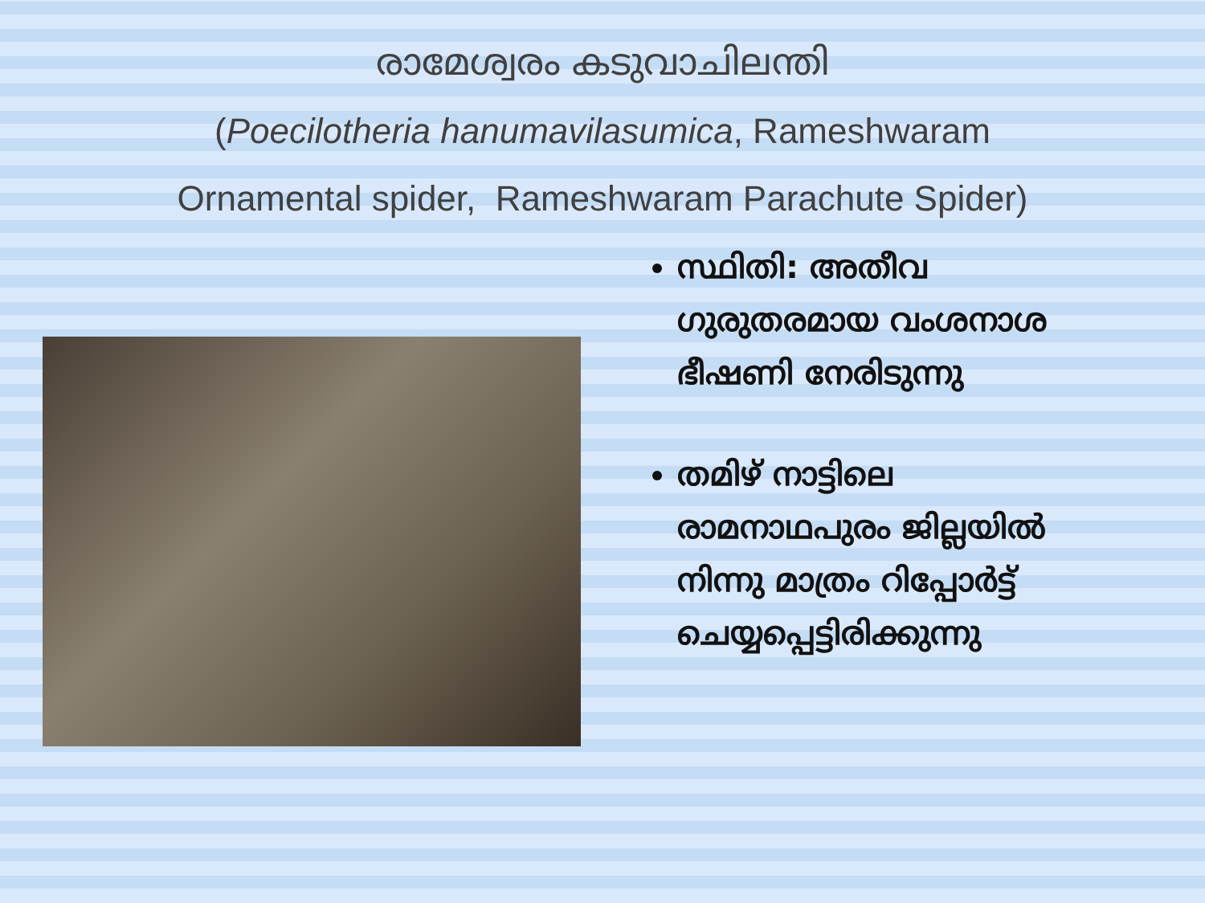രാമേശ്വരം കടുവാചിലന്തി
(Poecilotheria hanumavilasumica, Rameshwaram
Ornamental spider, Rameshwaram Parachute Spider)
സ്ഥിതി: അതീവ ഗുരുതരമായ വംശനാശ ഭീഷണി നേരിടുന്നു
തമിഴ് നാട്ടിലെ രാമനാഥപുരം ജില്ലയിൽ നിന്നു മാത്രം റിപ്പോർട്ട് ചെയ്യപ്പെട്ടിരിക്കുന്നു